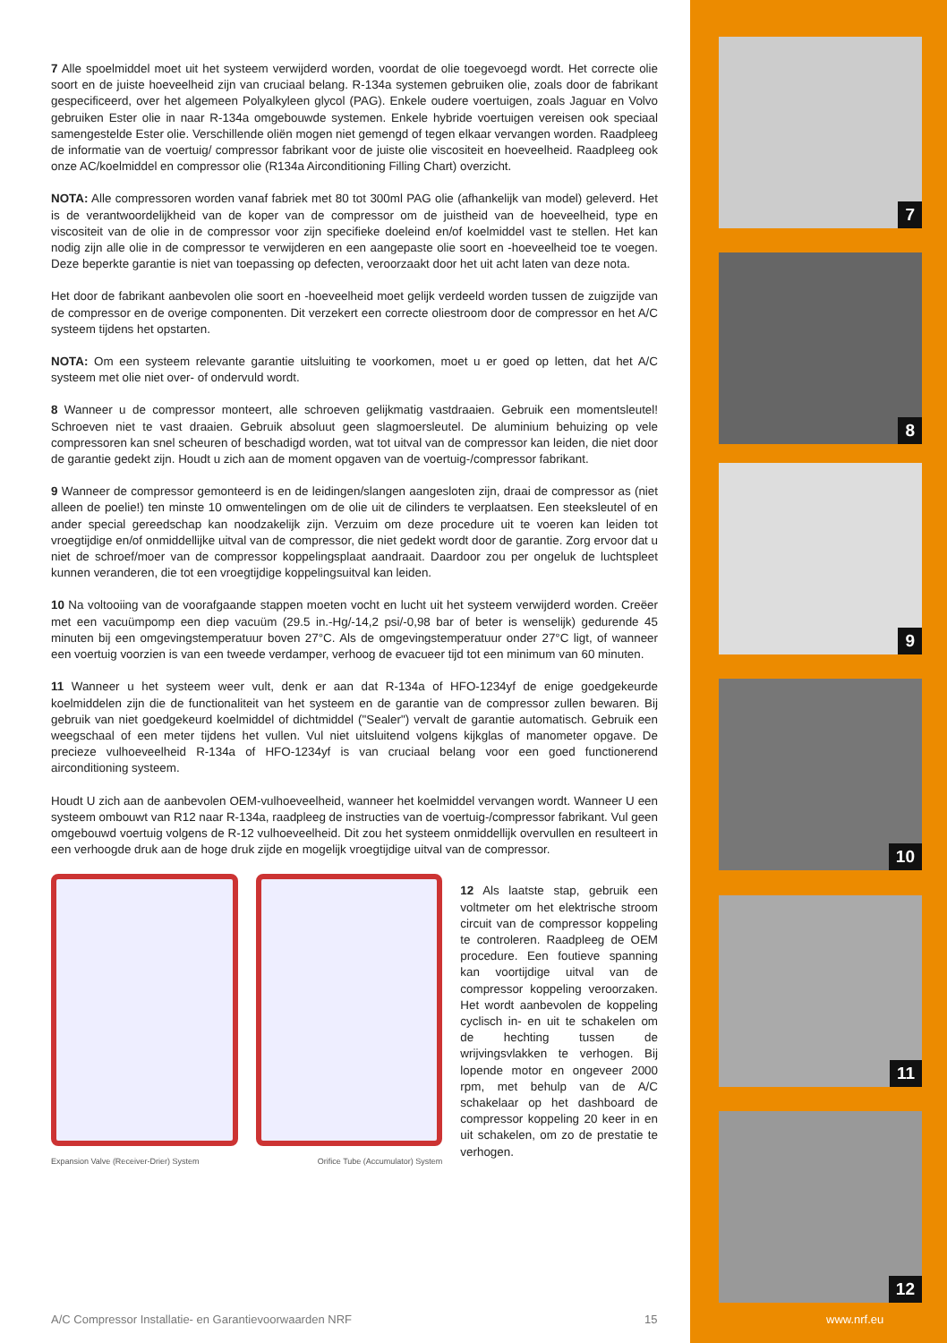7 Alle spoelmiddel moet uit het systeem verwijderd worden, voordat de olie toegevoegd wordt. Het correcte olie soort en de juiste hoeveelheid zijn van cruciaal belang. R-134a systemen gebruiken olie, zoals door de fabrikant gespecificeerd, over het algemeen Polyalkyleen glycol (PAG). Enkele oudere voertuigen, zoals Jaguar en Volvo gebruiken Ester olie in naar R-134a omgebouwde systemen. Enkele hybride voertuigen vereisen ook speciaal samengestelde Ester olie. Verschillende oliën mogen niet gemengd of tegen elkaar vervangen worden. Raadpleeg de informatie van de voertuig/ compressor fabrikant voor de juiste olie viscositeit en hoeveelheid. Raadpleeg ook onze AC/koelmiddel en compressor olie (R134a Airconditioning Filling Chart) overzicht.
NOTA: Alle compressoren worden vanaf fabriek met 80 tot 300ml PAG olie (afhankelijk van model) geleverd. Het is de verantwoordelijkheid van de koper van de compressor om de juistheid van de hoeveelheid, type en viscositeit van de olie in de compressor voor zijn specifieke doeleind en/of koelmiddel vast te stellen. Het kan nodig zijn alle olie in de compressor te verwijderen en een aangepaste olie soort en -hoeveelheid toe te voegen. Deze beperkte garantie is niet van toepassing op defecten, veroorzaakt door het uit acht laten van deze nota.
Het door de fabrikant aanbevolen olie soort en -hoeveelheid moet gelijk verdeeld worden tussen de zuigzijde van de compressor en de overige componenten. Dit verzekert een correcte oliestroom door de compressor en het A/C systeem tijdens het opstarten.
NOTA: Om een systeem relevante garantie uitsluiting te voorkomen, moet u er goed op letten, dat het A/C systeem met olie niet over- of ondervuld wordt.
8 Wanneer u de compressor monteert, alle schroeven gelijkmatig vastdraaien. Gebruik een momentsleutel! Schroeven niet te vast draaien. Gebruik absoluut geen slagmoersleutel. De aluminium behuizing op vele compressoren kan snel scheuren of beschadigd worden, wat tot uitval van de compressor kan leiden, die niet door de garantie gedekt zijn. Houdt u zich aan de moment opgaven van de voertuig-/compressor fabrikant.
9 Wanneer de compressor gemonteerd is en de leidingen/slangen aangesloten zijn, draai de compressor as (niet alleen de poelie!) ten minste 10 omwentelingen om de olie uit de cilinders te verplaatsen. Een steeksleutel of en ander special gereedschap kan noodzakelijk zijn. Verzuim om deze procedure uit te voeren kan leiden tot vroegtijdige en/of onmiddellijke uitval van de compressor, die niet gedekt wordt door de garantie. Zorg ervoor dat u niet de schroef/moer van de compressor koppelingsplaat aandraait. Daardoor zou per ongeluk de luchtspleet kunnen veranderen, die tot een vroegtijdige koppelingsuitval kan leiden.
10 Na voltooiing van de voorafgaande stappen moeten vocht en lucht uit het systeem verwijderd worden. Creëer met een vacuümpomp een diep vacuüm (29.5 in.-Hg/-14,2 psi/-0,98 bar of beter is wenselijk) gedurende 45 minuten bij een omgevingstemperatuur boven 27°C. Als de omgevingstemperatuur onder 27°C ligt, of wanneer een voertuig voorzien is van een tweede verdamper, verhoog de evacueer tijd tot een minimum van 60 minuten.
11 Wanneer u het systeem weer vult, denk er aan dat R-134a of HFO-1234yf de enige goedgekeurde koelmiddelen zijn die de functionaliteit van het systeem en de garantie van de compressor zullen bewaren. Bij gebruik van niet goedgekeurd koelmiddel of dichtmiddel ("Sealer") vervalt de garantie automatisch. Gebruik een weegschaal of een meter tijdens het vullen. Vul niet uitsluitend volgens kijkglas of manometer opgave. De precieze vulhoeveelheid R-134a of HFO-1234yf is van cruciaal belang voor een goed functionerend airconditioning systeem.
Houdt U zich aan de aanbevolen OEM-vulhoeveelheid, wanneer het koelmiddel vervangen wordt. Wanneer U een systeem ombouwt van R12 naar R-134a, raadpleeg de instructies van de voertuig-/compressor fabrikant. Vul geen omgebouwd voertuig volgens de R-12 vulhoeveelheid. Dit zou het systeem onmiddellijk overvullen en resulteert in een verhoogde druk aan de hoge druk zijde en mogelijk vroegtijdige uitval van de compressor.
Expansion Valve (Receiver-Drier) System Orifice Tube (Accumulator) System
12 Als laatste stap, gebruik een voltmeter om het elektrische stroom circuit van de compressor koppeling te controleren. Raadpleeg de OEM procedure. Een foutieve spanning kan voortijdige uitval van de compressor koppeling veroorzaken. Het wordt aanbevolen de koppeling cyclisch in- en uit te schakelen om de hechting tussen de wrijvingsvlakken te verhogen. Bij lopende motor en ongeveer 2000 rpm, met behulp van de A/C schakelaar op het dashboard de compressor koppeling 20 keer in en uit schakelen, om zo de prestatie te verhogen.
7
8
9
10
11
12
A/C Compressor Installatie- en Garantievoorwaarden NRF
15 www.nrf.eu